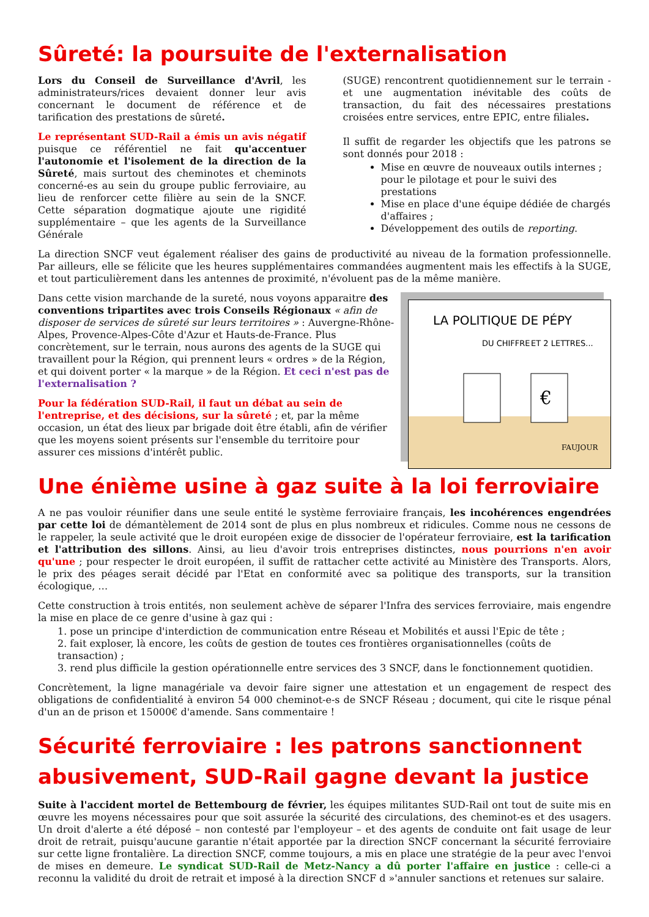Sûreté: la poursuite de l'externalisation
Lors du Conseil de Surveillance d'Avril, les administrateurs/rices devaient donner leur avis concernant le document de référence et de tarification des prestations de sûreté.
Le représentant SUD-Rail a émis un avis négatif puisque ce référentiel ne fait qu'accentuer l'autonomie et l'isolement de la direction de la Sûreté, mais surtout des cheminotes et cheminots concerné-es au sein du groupe public ferroviaire, au lieu de renforcer cette filière au sein de la SNCF. Cette séparation dogmatique ajoute une rigidité supplémentaire – que les agents de la Surveillance Générale
(SUGE) rencontrent quotidiennement sur le terrain - et une augmentation inévitable des coûts de transaction, du fait des nécessaires prestations croisées entre services, entre EPIC, entre filiales.
Il suffit de regarder les objectifs que les patrons se sont donnés pour 2018 :
Mise en œuvre de nouveaux outils internes ; pour le pilotage et pour le suivi des prestations
Mise en place d'une équipe dédiée de chargés d'affaires ;
Développement des outils de reporting.
La direction SNCF veut également réaliser des gains de productivité au niveau de la formation professionnelle. Par ailleurs, elle se félicite que les heures supplémentaires commandées augmentent mais les effectifs à la SUGE, et tout particulièrement dans les antennes de proximité, n'évoluent pas de la même manière.
Dans cette vision marchande de la sureté, nous voyons apparaitre des conventions tripartites avec trois Conseils Régionaux « afin de disposer de services de sûreté sur leurs territoires » : Auvergne-Rhône-Alpes, Provence-Alpes-Côte d'Azur et Hauts-de-France. Plus concrètement, sur le terrain, nous aurons des agents de la SUGE qui travaillent pour la Région, qui prennent leurs « ordres » de la Région, et qui doivent porter « la marque » de la Région. Et ceci n'est pas de l'externalisation ?
Pour la fédération SUD-Rail, il faut un débat au sein de l'entreprise, et des décisions, sur la sûreté ; et, par la même occasion, un état des lieux par brigade doit être établi, afin de vérifier que les moyens soient présents sur l'ensemble du territoire pour assurer ces missions d'intérêt public.
LA POLITIQUE DE PÉPY
DU CHIFFRE
ET 2 LETTRES...
€
FAUJOUR
Une énième usine à gaz suite à la loi ferroviaire
A ne pas vouloir réunifier dans une seule entité le système ferroviaire français, les incohérences engendrées par cette loi de démantèlement de 2014 sont de plus en plus nombreux et ridicules. Comme nous ne cessons de le rappeler, la seule activité que le droit européen exige de dissocier de l'opérateur ferroviaire, est la tarification et l'attribution des sillons. Ainsi, au lieu d'avoir trois entreprises distinctes, nous pourrions n'en avoir qu'une ; pour respecter le droit européen, il suffit de rattacher cette activité au Ministère des Transports. Alors, le prix des péages serait décidé par l'Etat en conformité avec sa politique des transports, sur la transition écologique, …
Cette construction à trois entités, non seulement achève de séparer l'Infra des services ferroviaire, mais engendre la mise en place de ce genre d'usine à gaz qui :
1. pose un principe d'interdiction de communication entre Réseau et Mobilités et aussi l'Epic de tête ;
2. fait exploser, là encore, les coûts de gestion de toutes ces frontières organisationnelles (coûts de transaction) ;
3. rend plus difficile la gestion opérationnelle entre services des 3 SNCF, dans le fonctionnement quotidien.
Concrètement, la ligne managériale va devoir faire signer une attestation et un engagement de respect des obligations de confidentialité à environ 54 000 cheminot-e-s de SNCF Réseau ; document, qui cite le risque pénal d'un an de prison et 15000€ d'amende. Sans commentaire !
Sécurité ferroviaire : les patrons sanctionnent abusivement, SUD-Rail gagne devant la justice
Suite à l'accident mortel de Bettembourg de février, les équipes militantes SUD-Rail ont tout de suite mis en œuvre les moyens nécessaires pour que soit assurée la sécurité des circulations, des cheminot-es et des usagers. Un droit d'alerte a été déposé – non contesté par l'employeur – et des agents de conduite ont fait usage de leur droit de retrait, puisqu'aucune garantie n'était apportée par la direction SNCF concernant la sécurité ferroviaire sur cette ligne frontalière. La direction SNCF, comme toujours, a mis en place une stratégie de la peur avec l'envoi de mises en demeure. Le syndicat SUD-Rail de Metz-Nancy a dû porter l'affaire en justice : celle-ci a reconnu la validité du droit de retrait et imposé à la direction SNCF d »'annuler sanctions et retenues sur salaire.